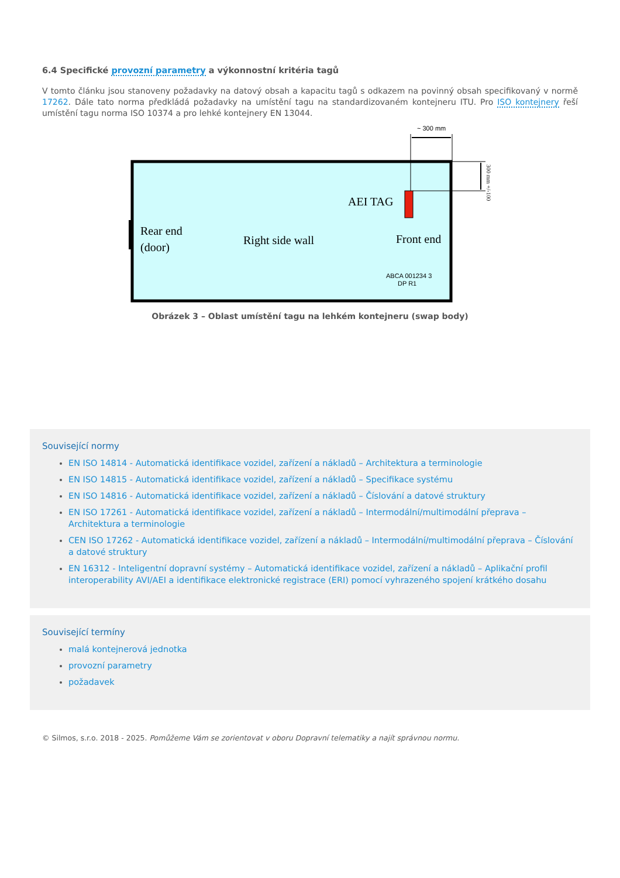6.4 Specifické provozní parametry a výkonnostní kritéria tagů
V tomto článku jsou stanoveny požadavky na datový obsah a kapacitu tagů s odkazem na povinný obsah specifikovaný v normě 17262. Dále tato norma předkládá požadavky na umístění tagu na standardizovaném kontejneru ITU. Pro ISO kontejnery řeší umístění tagu norma ISO 10374 a pro lehké kontejnery EN 13044.
~ 300 mm
AEI TAG
Rear end
(door)
Right side wall
Front end
ABCA 001234 3
DP R1
300 mm +/-100
Obrázek 3 – Oblast umístění tagu na lehkém kontejneru (swap body)
Související normy
EN ISO 14814 - Automatická identifikace vozidel, zařízení a nákladů – Architektura a terminologie
EN ISO 14815 - Automatická identifikace vozidel, zařízení a nákladů – Specifikace systému
EN ISO 14816 - Automatická identifikace vozidel, zařízení a nákladů – Číslování a datové struktury
EN ISO 17261 - Automatická identifikace vozidel, zařízení a nákladů – Intermodální/multimodální přeprava – Architektura a terminologie
CEN ISO 17262 - Automatická identifikace vozidel, zařízení a nákladů – Intermodální/multimodální přeprava – Číslování a datové struktury
EN 16312 - Inteligentní dopravní systémy – Automatická identifikace vozidel, zařízení a nákladů – Aplikační profil interoperability AVI/AEI a identifikace elektronické registrace (ERI) pomocí vyhrazeného spojení krátkého dosahu
Související termíny
malá kontejnerová jednotka
provozní parametry
požadavek
© Silmos, s.r.o. 2018 - 2025. Pomůžeme Vám se zorientovat v oboru Dopravní telematiky a najít správnou normu.